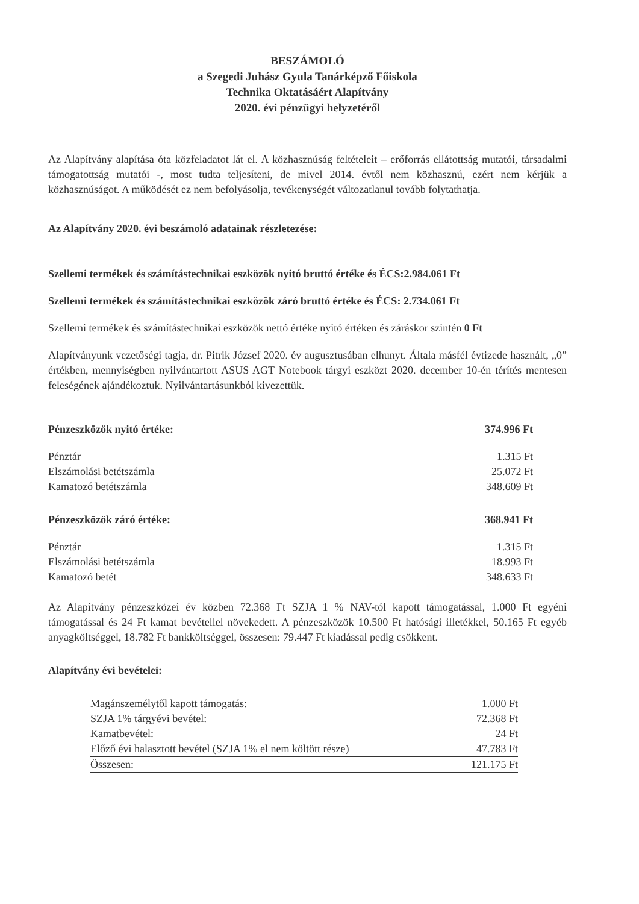BESZÁMOLÓ
a Szegedi Juhász Gyula Tanárképző Főiskola
Technika Oktatásáért Alapítvány
2020. évi pénzügyi helyzetéről
Az Alapítvány alapítása óta közfeladatot lát el. A közhasznúság feltételeit – erőforrás ellátottság mutatói, társadalmi támogatottság mutatói -, most tudta teljesíteni, de mivel 2014. évtől nem közhasznú, ezért nem kérjük a közhasznúságot. A működését ez nem befolyásolja, tevékenységét változatlanul tovább folytathatja.
Az Alapítvány 2020. évi beszámoló adatainak részletezése:
Szellemi termékek és számítástechnikai eszközök nyitó bruttó értéke és ÉCS:2.984.061 Ft
Szellemi termékek és számítástechnikai eszközök záró bruttó értéke és ÉCS: 2.734.061 Ft
Szellemi termékek és számítástechnikai eszközök nettó értéke nyitó értéken és záráskor szintén 0 Ft
Alapítványunk vezetőségi tagja, dr. Pitrik József 2020. év augusztusában elhunyt. Általa másfél évtizede használt, „0” értékben, mennyiségben nyilvántartott ASUS AGT Notebook tárgyi eszközt 2020. december 10-én térítés mentesen feleségének ajándékoztuk. Nyilvántartásunkból kivezettük.
| Pénzeszközök nyitó értéke: | 374.996 Ft |
| Pénztár | 1.315 Ft |
| Elszámolási betétszámla | 25.072 Ft |
| Kamatozó betétszámla | 348.609 Ft |
| Pénzeszközök záró értéke: | 368.941 Ft |
| Pénztár | 1.315 Ft |
| Elszámolási betétszámla | 18.993 Ft |
| Kamatozó betét | 348.633 Ft |
Az Alapítvány pénzeszközei év közben 72.368 Ft SZJA 1 % NAV-tól kapott támogatással, 1.000 Ft egyéni támogatással és 24 Ft kamat bevétellel növekedett. A pénzeszközök 10.500 Ft hatósági illetékkel, 50.165 Ft egyéb anyagköltséggel, 18.782 Ft bankköltséggel, összesen: 79.447 Ft kiadással pedig csökkent.
Alapítvány évi bevételei:
| Magánszemélytől kapott támogatás: | 1.000 Ft |
| SZJA 1% tárgyévi bevétel: | 72.368 Ft |
| Kamatbevétel: | 24 Ft |
| Előző évi halasztott bevétel (SZJA 1% el nem költött része) | 47.783 Ft |
| Összesen: | 121.175 Ft |